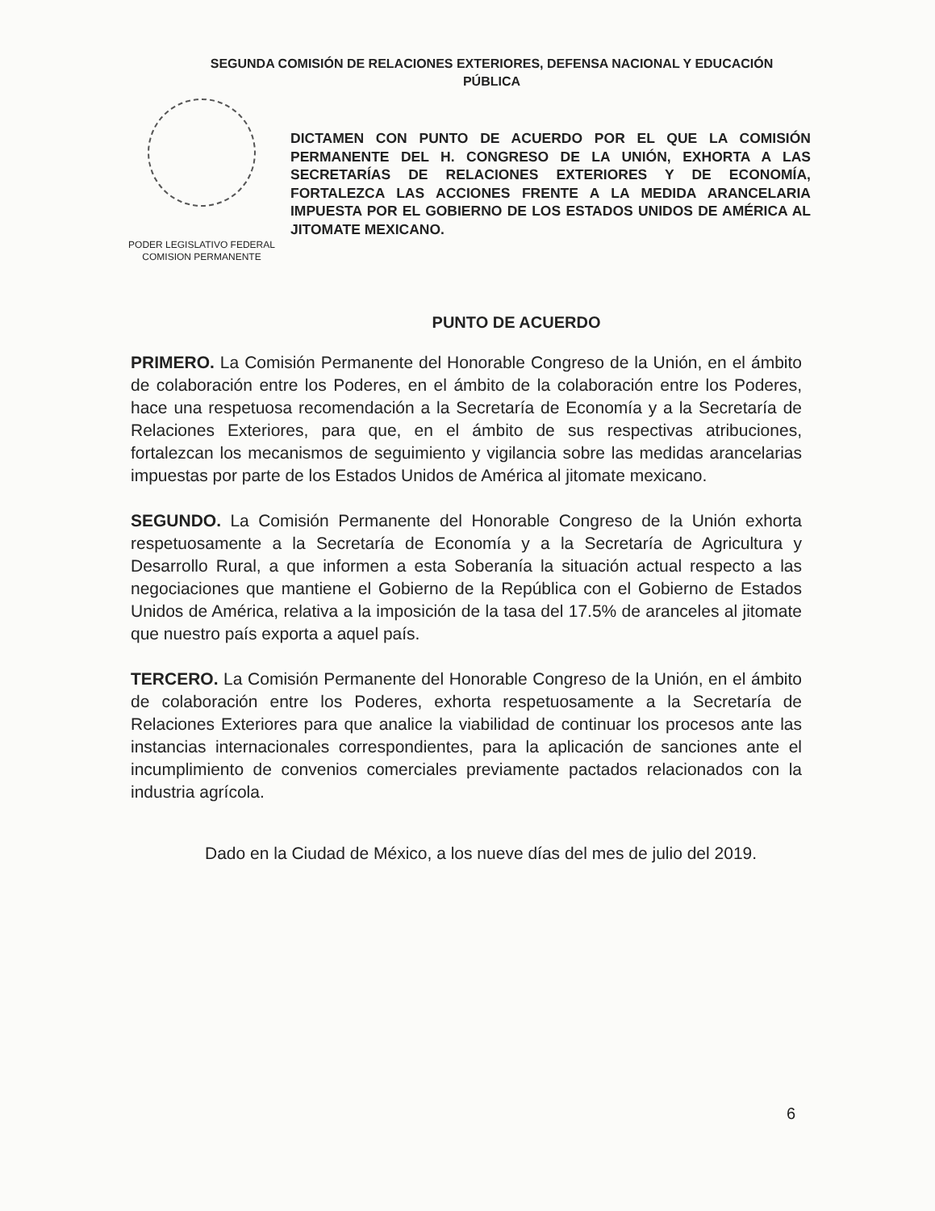SEGUNDA COMISIÓN DE RELACIONES EXTERIORES, DEFENSA NACIONAL Y EDUCACIÓN
PÚBLICA
PODER LEGISLATIVO FEDERAL
COMISION PERMANENTE
DICTAMEN CON PUNTO DE ACUERDO POR EL QUE LA COMISIÓN PERMANENTE DEL H. CONGRESO DE LA UNIÓN, EXHORTA A LAS SECRETARÍAS DE RELACIONES EXTERIORES Y DE ECONOMÍA, FORTALEZCA LAS ACCIONES FRENTE A LA MEDIDA ARANCELARIA IMPUESTA POR EL GOBIERNO DE LOS ESTADOS UNIDOS DE AMÉRICA AL JITOMATE MEXICANO.
PUNTO DE ACUERDO
PRIMERO. La Comisión Permanente del Honorable Congreso de la Unión, en el ámbito de colaboración entre los Poderes, en el ámbito de la colaboración entre los Poderes, hace una respetuosa recomendación a la Secretaría de Economía y a la Secretaría de Relaciones Exteriores, para que, en el ámbito de sus respectivas atribuciones, fortalezcan los mecanismos de seguimiento y vigilancia sobre las medidas arancelarias impuestas por parte de los Estados Unidos de América al jitomate mexicano.
SEGUNDO. La Comisión Permanente del Honorable Congreso de la Unión exhorta respetuosamente a la Secretaría de Economía y a la Secretaría de Agricultura y Desarrollo Rural, a que informen a esta Soberanía la situación actual respecto a las negociaciones que mantiene el Gobierno de la República con el Gobierno de Estados Unidos de América, relativa a la imposición de la tasa del 17.5% de aranceles al jitomate que nuestro país exporta a aquel país.
TERCERO. La Comisión Permanente del Honorable Congreso de la Unión, en el ámbito de colaboración entre los Poderes, exhorta respetuosamente a la Secretaría de Relaciones Exteriores para que analice la viabilidad de continuar los procesos ante las instancias internacionales correspondientes, para la aplicación de sanciones ante el incumplimiento de convenios comerciales previamente pactados relacionados con la industria agrícola.
Dado en la Ciudad de México, a los nueve días del mes de julio del 2019.
6